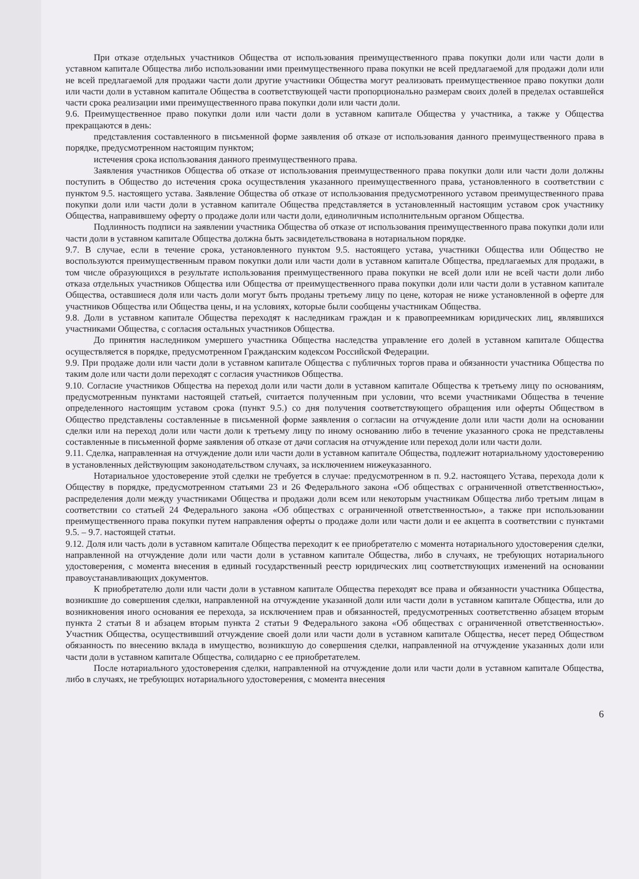При отказе отдельных участников Общества от использования преимущественного права покупки доли или части доли в уставном капитале Общества либо использовании ими преимущественного права покупки не всей предлагаемой для продажи доли или не всей предлагаемой для продажи части доли другие участники Общества могут реализовать преимущественное право покупки доли или части доли в уставном капитале Общества в соответствующей части пропорционально размерам своих долей в пределах оставшейся части срока реализации ими преимущественного права покупки доли или части доли.
9.6. Преимущественное право покупки доли или части доли в уставном капитале Общества у участника, а также у Общества прекращаются в день:
представления составленного в письменной форме заявления об отказе от использования данного преимущественного права в порядке, предусмотренном настоящим пунктом;
истечения срока использования данного преимущественного права.
Заявления участников Общества об отказе от использования преимущественного права покупки доли или части доли должны поступить в Общество до истечения срока осуществления указанного преимущественного права, установленного в соответствии с пунктом 9.5. настоящего устава. Заявление Общества об отказе от использования предусмотренного уставом преимущественного права покупки доли или части доли в уставном капитале Общества представляется в установленный настоящим уставом срок участнику Общества, направившему оферту о продаже доли или части доли, единоличным исполнительным органом Общества.
Подлинность подписи на заявлении участника Общества об отказе от использования преимущественного права покупки доли или части доли в уставном капитале Общества должна быть засвидетельствована в нотариальном порядке.
9.7. В случае, если в течение срока, установленного пунктом 9.5. настоящего устава, участники Общества или Общество не воспользуются преимущественным правом покупки доли или части доли в уставном капитале Общества, предлагаемых для продажи, в том числе образующихся в результате использования преимущественного права покупки не всей доли или не всей части доли либо отказа отдельных участников Общества или Общества от преимущественного права покупки доли или части доли в уставном капитале Общества, оставшиеся доля или часть доли могут быть проданы третьему лицу по цене, которая не ниже установленной в оферте для участников Общества или Общества цены, и на условиях, которые были сообщены участникам Общества.
9.8. Доли в уставном капитале Общества переходят к наследникам граждан и к правопреемникам юридических лиц, являвшихся участниками Общества, с согласия остальных участников Общества.
До принятия наследником умершего участника Общества наследства управление его долей в уставном капитале Общества осуществляется в порядке, предусмотренном Гражданским кодексом Российской Федерации.
9.9. При продаже доли или части доли в уставном капитале Общества с публичных торгов права и обязанности участника Общества по таким доле или части доли переходят с согласия участников Общества.
9.10. Согласие участников Общества на переход доли или части доли в уставном капитале Общества к третьему лицу по основаниям, предусмотренным пунктами настоящей статьей, считается полученным при условии, что всеми участниками Общества в течение определенного настоящим уставом срока (пункт 9.5.) со дня получения соответствующего обращения или оферты Обществом в Общество представлены составленные в письменной форме заявления о согласии на отчуждение доли или части доли на основании сделки или на переход доли или части доли к третьему лицу по иному основанию либо в течение указанного срока не представлены составленные в письменной форме заявления об отказе от дачи согласия на отчуждение или переход доли или части доли.
9.11. Сделка, направленная на отчуждение доли или части доли в уставном капитале Общества, подлежит нотариальному удостоверению в установленных действующим законодательством случаях, за исключением нижеуказанного.
Нотариальное удостоверение этой сделки не требуется в случае: предусмотренном в п. 9.2. настоящего Устава, перехода доли к Обществу в порядке, предусмотренном статьями 23 и 26 Федерального закона «Об обществах с ограниченной ответственностью», распределения доли между участниками Общества и продажи доли всем или некоторым участникам Общества либо третьим лицам в соответствии со статьей 24 Федерального закона «Об обществах с ограниченной ответственностью», а также при использовании преимущественного права покупки путем направления оферты о продаже доли или части доли и ее акцепта в соответствии с пунктами 9.5. – 9.7. настоящей статьи.
9.12. Доля или часть доли в уставном капитале Общества переходит к ее приобретателю с момента нотариального удостоверения сделки, направленной на отчуждение доли или части доли в уставном капитале Общества, либо в случаях, не требующих нотариального удостоверения, с момента внесения в единый государственный реестр юридических лиц соответствующих изменений на основании правоустанавливающих документов.
К приобретателю доли или части доли в уставном капитале Общества переходят все права и обязанности участника Общества, возникшие до совершения сделки, направленной на отчуждение указанной доли или части доли в уставном капитале Общества, или до возникновения иного основания ее перехода, за исключением прав и обязанностей, предусмотренных соответственно абзацем вторым пункта 2 статьи 8 и абзацем вторым пункта 2 статьи 9 Федерального закона «Об обществах с ограниченной ответственностью». Участник Общества, осуществивший отчуждение своей доли или части доли в уставном капитале Общества, несет перед Обществом обязанность по внесению вклада в имущество, возникшую до совершения сделки, направленной на отчуждение указанных доли или части доли в уставном капитале Общества, солидарно с ее приобретателем.
После нотариального удостоверения сделки, направленной на отчуждение доли или части доли в уставном капитале Общества, либо в случаях, не требующих нотариального удостоверения, с момента внесения
6